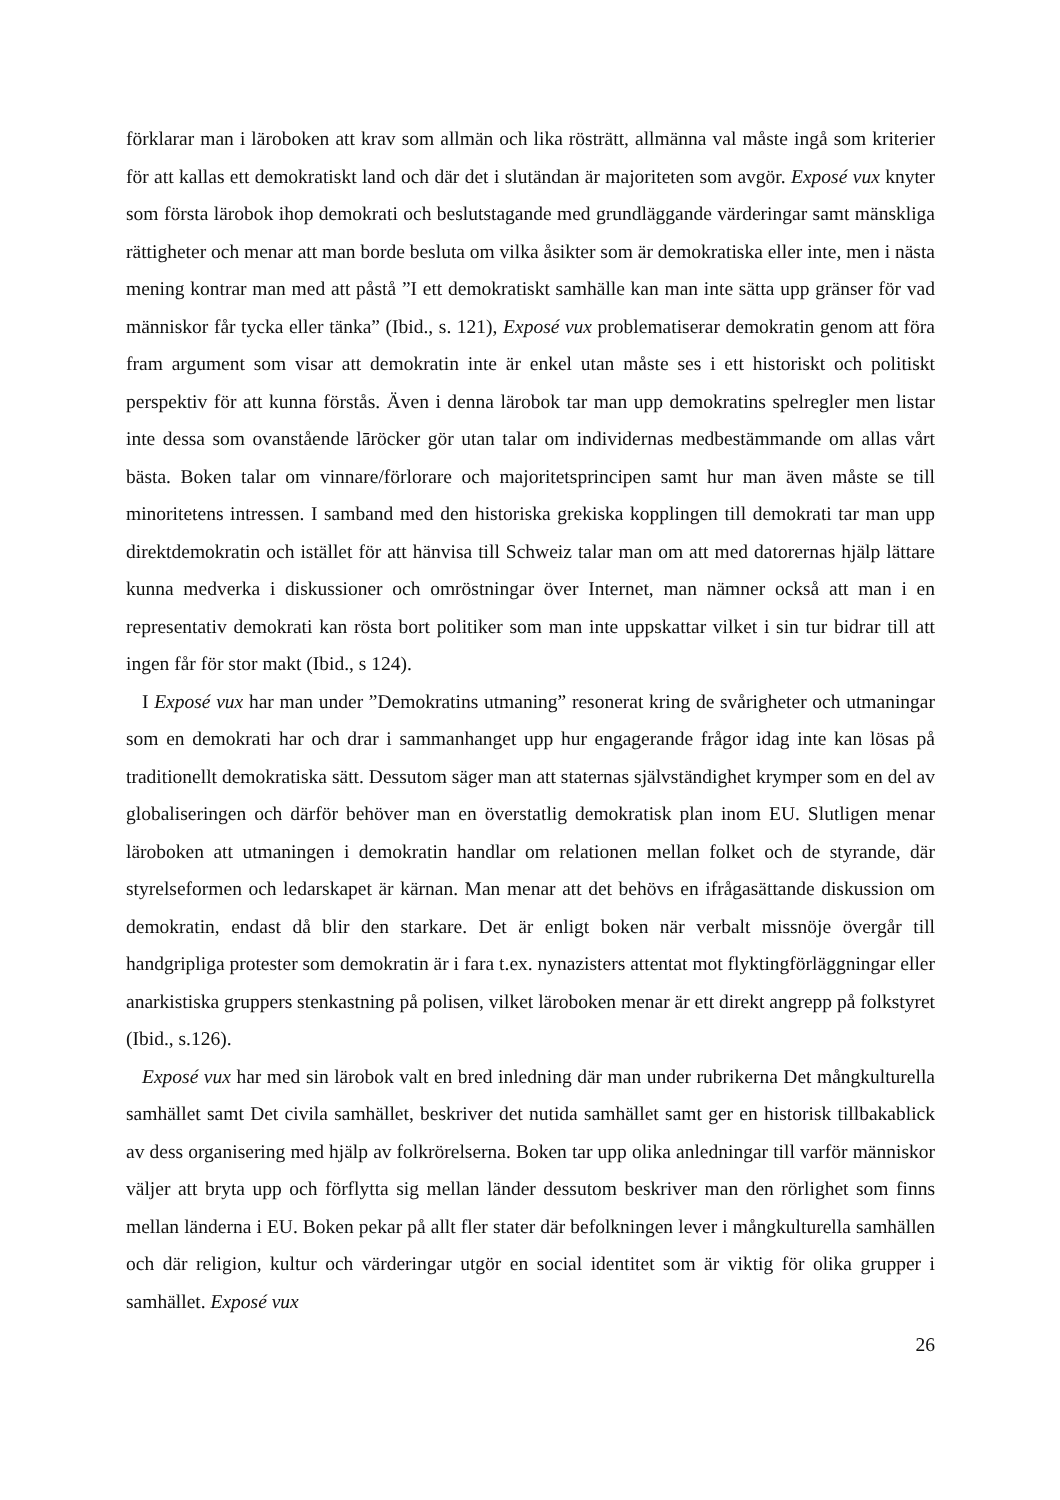förklarar man i läroboken att krav som allmän och lika rösträtt, allmänna val måste ingå som kriterier för att kallas ett demokratiskt land och där det i slutändan är majoriteten som avgör. Exposé vux knyter som första lärobok ihop demokrati och beslutstagande med grundläggande värderingar samt mänskliga rättigheter och menar att man borde besluta om vilka åsikter som är demokratiska eller inte, men i nästa mening kontrar man med att påstå ”I ett demokratiskt samhälle kan man inte sätta upp gränser för vad människor får tycka eller tänka” (Ibid., s. 121), Exposé vux problematiserar demokratin genom att föra fram argument som visar att demokratin inte är enkel utan måste ses i ett historiskt och politiskt perspektiv för att kunna förstås. Även i denna lärobok tar man upp demokratins spelregler men listar inte dessa som ovanstående lāröcker gör utan talar om individernas medbestämmande om allas vårt bästa. Boken talar om vinnare/förlorare och majoritetsprincipen samt hur man även måste se till minoritetens intressen. I samband med den historiska grekiska kopplingen till demokrati tar man upp direktdemokratin och istället för att hänvisa till Schweiz talar man om att med datorernas hjälp lättare kunna medverka i diskussioner och omröstningar över Internet, man nämner också att man i en representativ demokrati kan rösta bort politiker som man inte uppskattar vilket i sin tur bidrar till att ingen får för stor makt (Ibid., s 124).
I Exposé vux har man under ”Demokratins utmaning” resonerat kring de svårigheter och utmaningar som en demokrati har och drar i sammanhanget upp hur engagerande frågor idag inte kan lösas på traditionellt demokratiska sätt. Dessutom säger man att staternas självständighet krymper som en del av globaliseringen och därför behöver man en överstatlig demokratisk plan inom EU. Slutligen menar läroboken att utmaningen i demokratin handlar om relationen mellan folket och de styrande, där styrelseformen och ledarskapet är kärnan. Man menar att det behövs en ifrågasättande diskussion om demokratin, endast då blir den starkare. Det är enligt boken när verbalt missnöje övergår till handgripliga protester som demokratin är i fara t.ex. nynazisters attentat mot flyktingförläggningar eller anarkistiska gruppers stenkastning på polisen, vilket läroboken menar är ett direkt angrepp på folkstyret (Ibid., s.126).
Exposé vux har med sin lärobok valt en bred inledning där man under rubrikerna Det mångkulturella samhället samt Det civila samhället, beskriver det nutida samhället samt ger en historisk tillbakablick av dess organisering med hjälp av folkrörelserna. Boken tar upp olika anledningar till varför människor väljer att bryta upp och förflytta sig mellan länder dessutom beskriver man den rörlighet som finns mellan länderna i EU. Boken pekar på allt fler stater där befolkningen lever i mångkulturella samhällen och där religion, kultur och värderingar utgör en social identitet som är viktig för olika grupper i samhället. Exposé vux
26